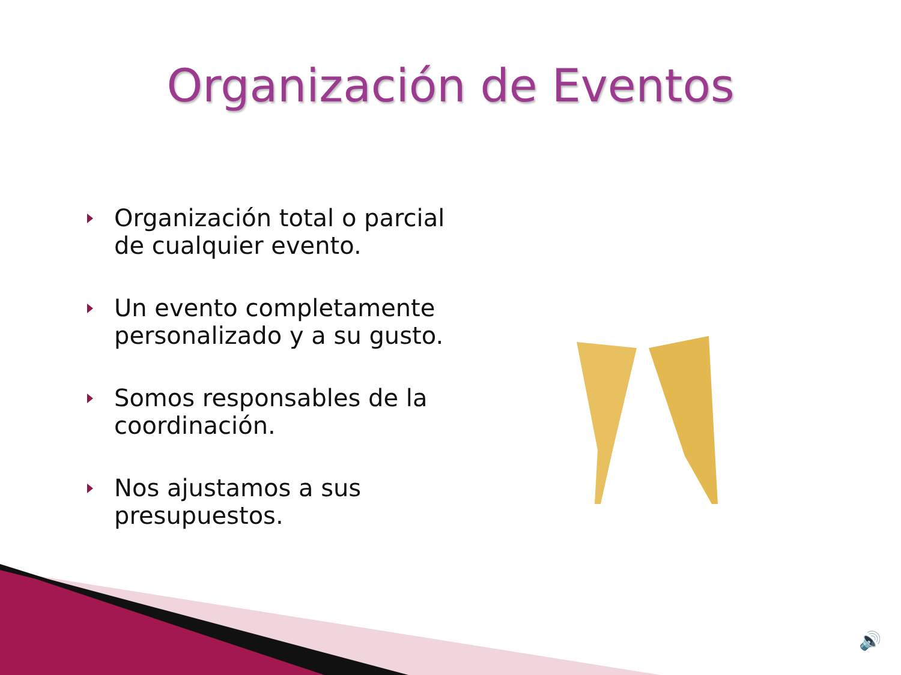Organización de Eventos
Organización total o parcial de cualquier evento.
Un evento completamente personalizado y a su gusto.
Somos responsables de la coordinación.
Nos ajustamos a sus presupuestos.
🔊